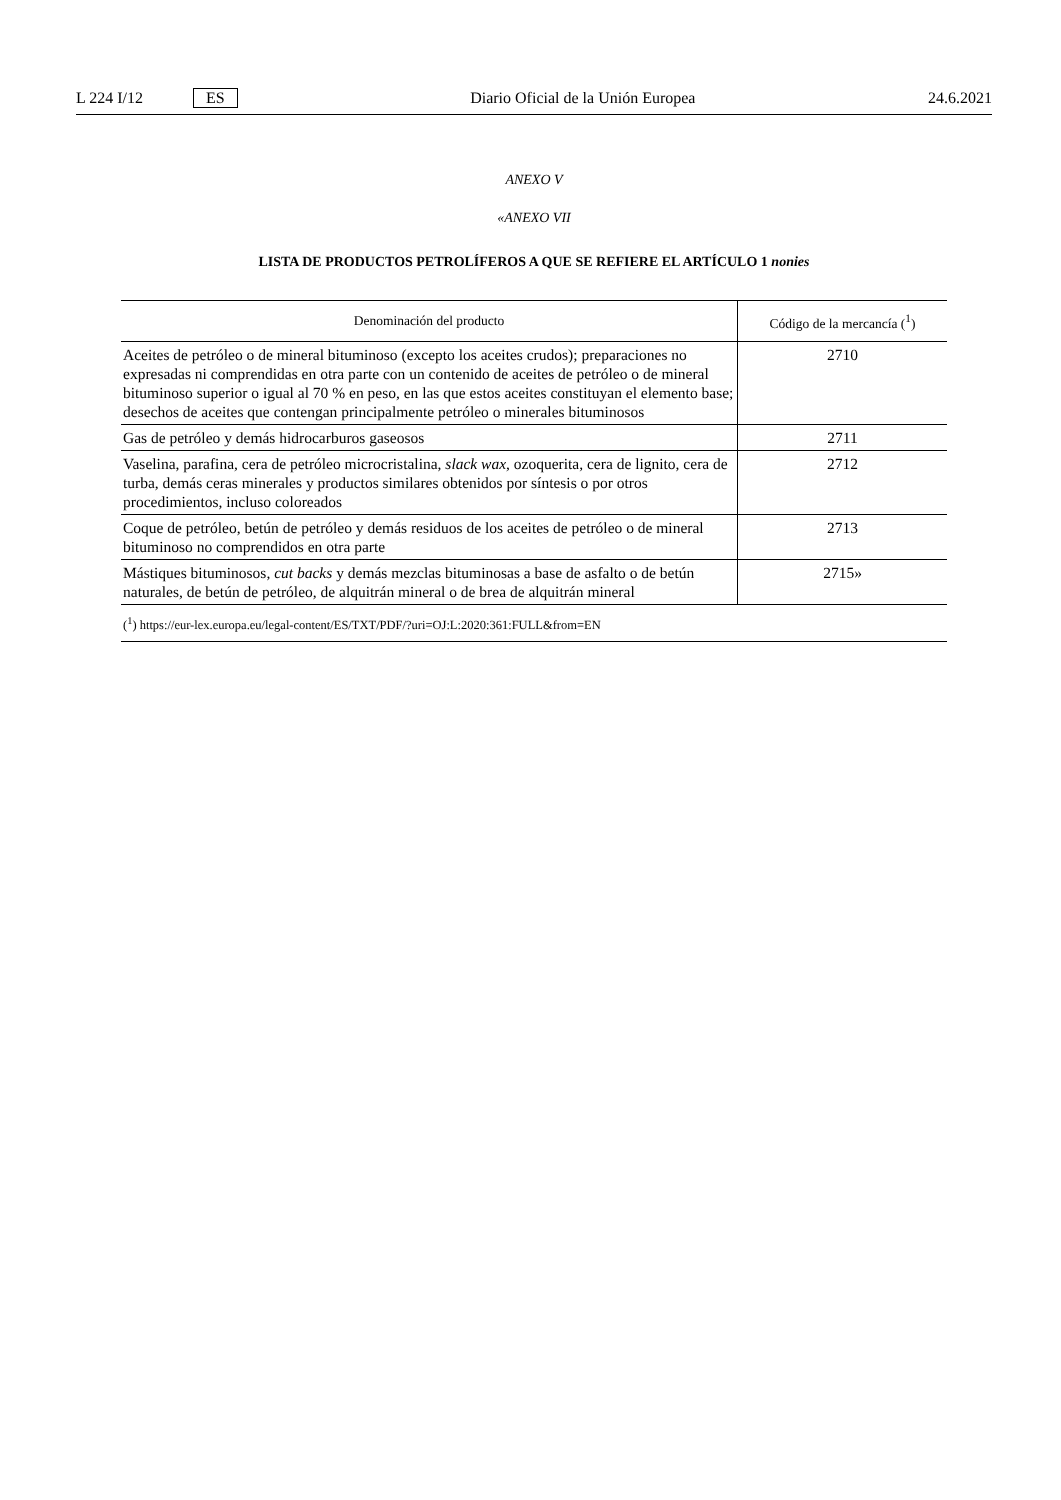L 224 I/12 ES
Diario Oficial de la Unión Europea 24.6.2021
ANEXO V
«ANEXO VII
LISTA DE PRODUCTOS PETROLÍFEROS A QUE SE REFIERE EL ARTÍCULO 1 nonies
| Denominación del producto | Código de la mercancía (<sup>1</sup>) |
| --- | --- |
| Aceites de petróleo o de mineral bituminoso (excepto los aceites crudos); preparaciones no expresadas ni comprendidas en otra parte con un contenido de aceites de petróleo o de mineral bituminoso superior o igual al 70 % en peso, en las que estos aceites constituyan el elemento base; desechos de aceites que contengan principalmente petróleo o minerales bituminosos | 2710 |
| Gas de petróleo y demás hidrocarburos gaseosos | 2711 |
| Vaselina, parafina, cera de petróleo microcristalina, slack wax , ozoquerita, cera de lignito, cera de turba, demás ceras minerales y productos similares obtenidos por síntesis o por otros procedimientos, incluso coloreados | 2712 |
| Coque de petróleo, betún de petróleo y demás residuos de los aceites de petróleo o de mineral bituminoso no comprendidos en otra parte | 2713 |
| Mástiques bituminosos, cut backs y demás mezclas bituminosas a base de asfalto o de betún naturales, de betún de petróleo, de alquitrán mineral o de brea de alquitrán mineral | 2715» |
| (<sup>1</sup>) https://eur-lex.europa.eu/legal-content/ES/TXT/PDF/?uri=OJ:L:2020:361:FULL&from=EN | |